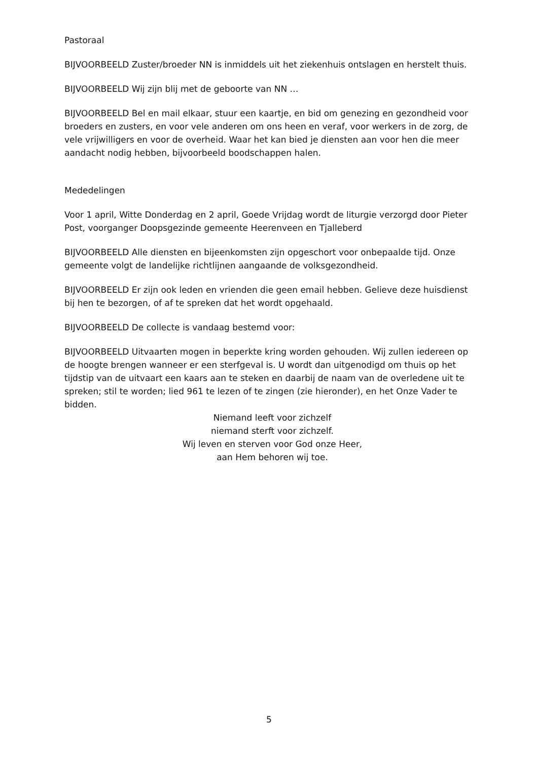Pastoraal
BIJVOORBEELD Zuster/broeder NN is inmiddels uit het ziekenhuis ontslagen en herstelt thuis.
BIJVOORBEELD Wij zijn blij met de geboorte van NN …
BIJVOORBEELD Bel en mail elkaar, stuur een kaartje, en bid om genezing en gezondheid voor broeders en zusters, en voor vele anderen om ons heen en veraf, voor werkers in de zorg, de vele vrijwilligers en voor de overheid. Waar het kan bied je diensten aan voor hen die meer aandacht nodig hebben, bijvoorbeeld boodschappen halen.
Mededelingen
Voor 1 april, Witte Donderdag en 2 april, Goede Vrijdag wordt de liturgie verzorgd door Pieter Post, voorganger Doopsgezinde gemeente Heerenveen en Tjalleberd
BIJVOORBEELD Alle diensten en bijeenkomsten zijn opgeschort voor onbepaalde tijd. Onze gemeente volgt de landelijke richtlijnen aangaande de volksgezondheid.
BIJVOORBEELD Er zijn ook leden en vrienden die geen email hebben. Gelieve deze huisdienst bij hen te bezorgen, of af te spreken dat het wordt opgehaald.
BIJVOORBEELD De collecte is vandaag bestemd voor:
BIJVOORBEELD Uitvaarten mogen in beperkte kring worden gehouden. Wij zullen iedereen op de hoogte brengen wanneer er een sterfgeval is. U wordt dan uitgenodigd om thuis op het tijdstip van de uitvaart een kaars aan te steken en daarbij de naam van de overledene uit te spreken; stil te worden; lied 961 te lezen of te zingen (zie hieronder), en het Onze Vader te bidden.
Niemand leeft voor zichzelf
niemand sterft voor zichzelf.
Wij leven en sterven voor God onze Heer,
aan Hem behoren wij toe.
5